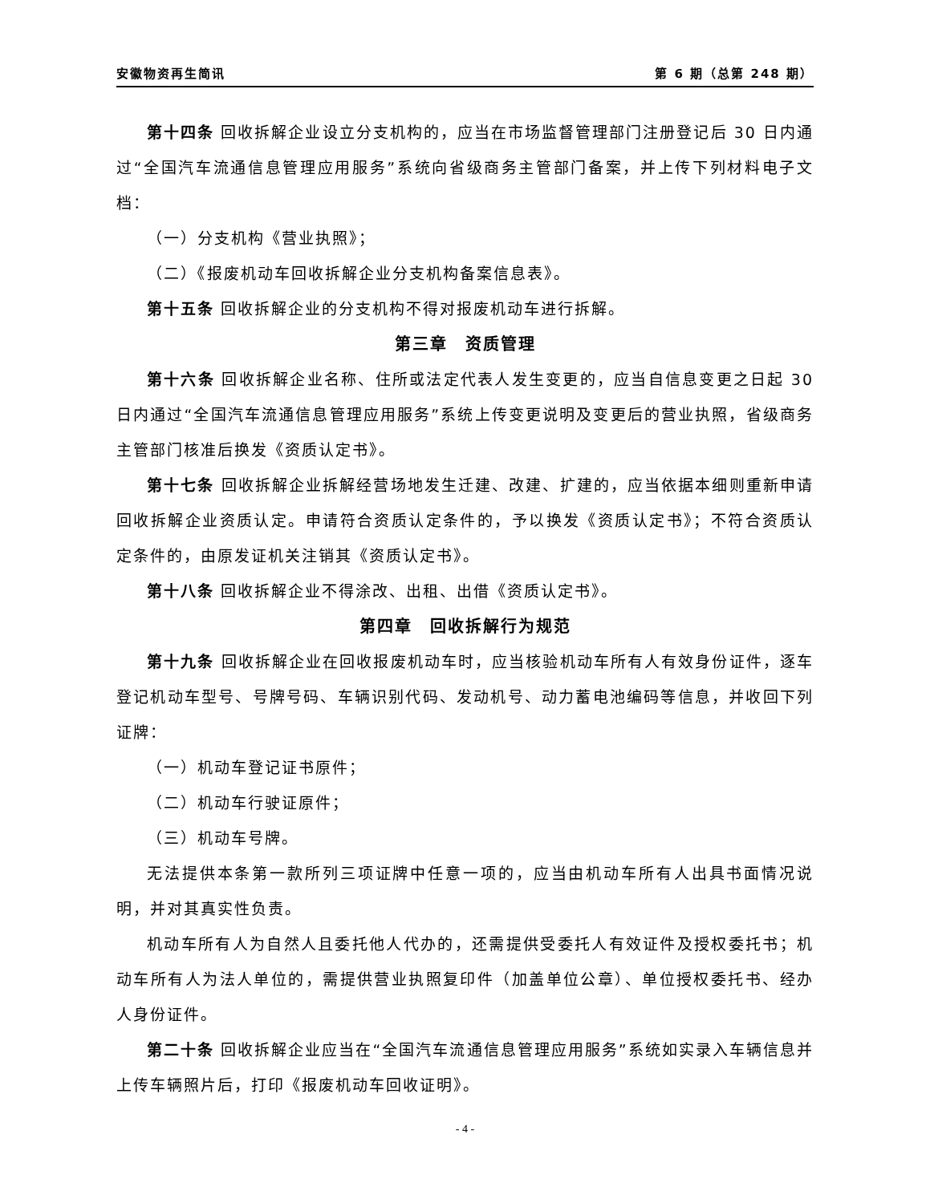安徽物资再生简讯 第 6 期（总第 248 期）
第十四条 回收拆解企业设立分支机构的，应当在市场监督管理部门注册登记后 30 日内通过“全国汽车流通信息管理应用服务”系统向省级商务主管部门备案，并上传下列材料电子文档：
（一）分支机构《营业执照》；
（二）《报废机动车回收拆解企业分支机构备案信息表》。
第十五条 回收拆解企业的分支机构不得对报废机动车进行拆解。
第三章　资质管理
第十六条 回收拆解企业名称、住所或法定代表人发生变更的，应当自信息变更之日起 30 日内通过“全国汽车流通信息管理应用服务”系统上传变更说明及变更后的营业执照，省级商务主管部门核准后换发《资质认定书》。
第十七条 回收拆解企业拆解经营场地发生迁建、改建、扩建的，应当依据本细则重新申请回收拆解企业资质认定。申请符合资质认定条件的，予以换发《资质认定书》；不符合资质认定条件的，由原发证机关注销其《资质认定书》。
第十八条 回收拆解企业不得涂改、出租、出借《资质认定书》。
第四章　回收拆解行为规范
第十九条 回收拆解企业在回收报废机动车时，应当核验机动车所有人有效身份证件，逐车登记机动车型号、号牌号码、车辆识别代码、发动机号、动力蓄电池编码等信息，并收回下列证牌：
（一）机动车登记证书原件；
（二）机动车行驶证原件；
（三）机动车号牌。
无法提供本条第一款所列三项证牌中任意一项的，应当由机动车所有人出具书面情况说明，并对其真实性负责。
机动车所有人为自然人且委托他人代办的，还需提供受委托人有效证件及授权委托书；机动车所有人为法人单位的，需提供营业执照复印件（加盖单位公章）、单位授权委托书、经办人身份证件。
第二十条 回收拆解企业应当在“全国汽车流通信息管理应用服务”系统如实录入车辆信息并上传车辆照片后，打印《报废机动车回收证明》。
- 4 -